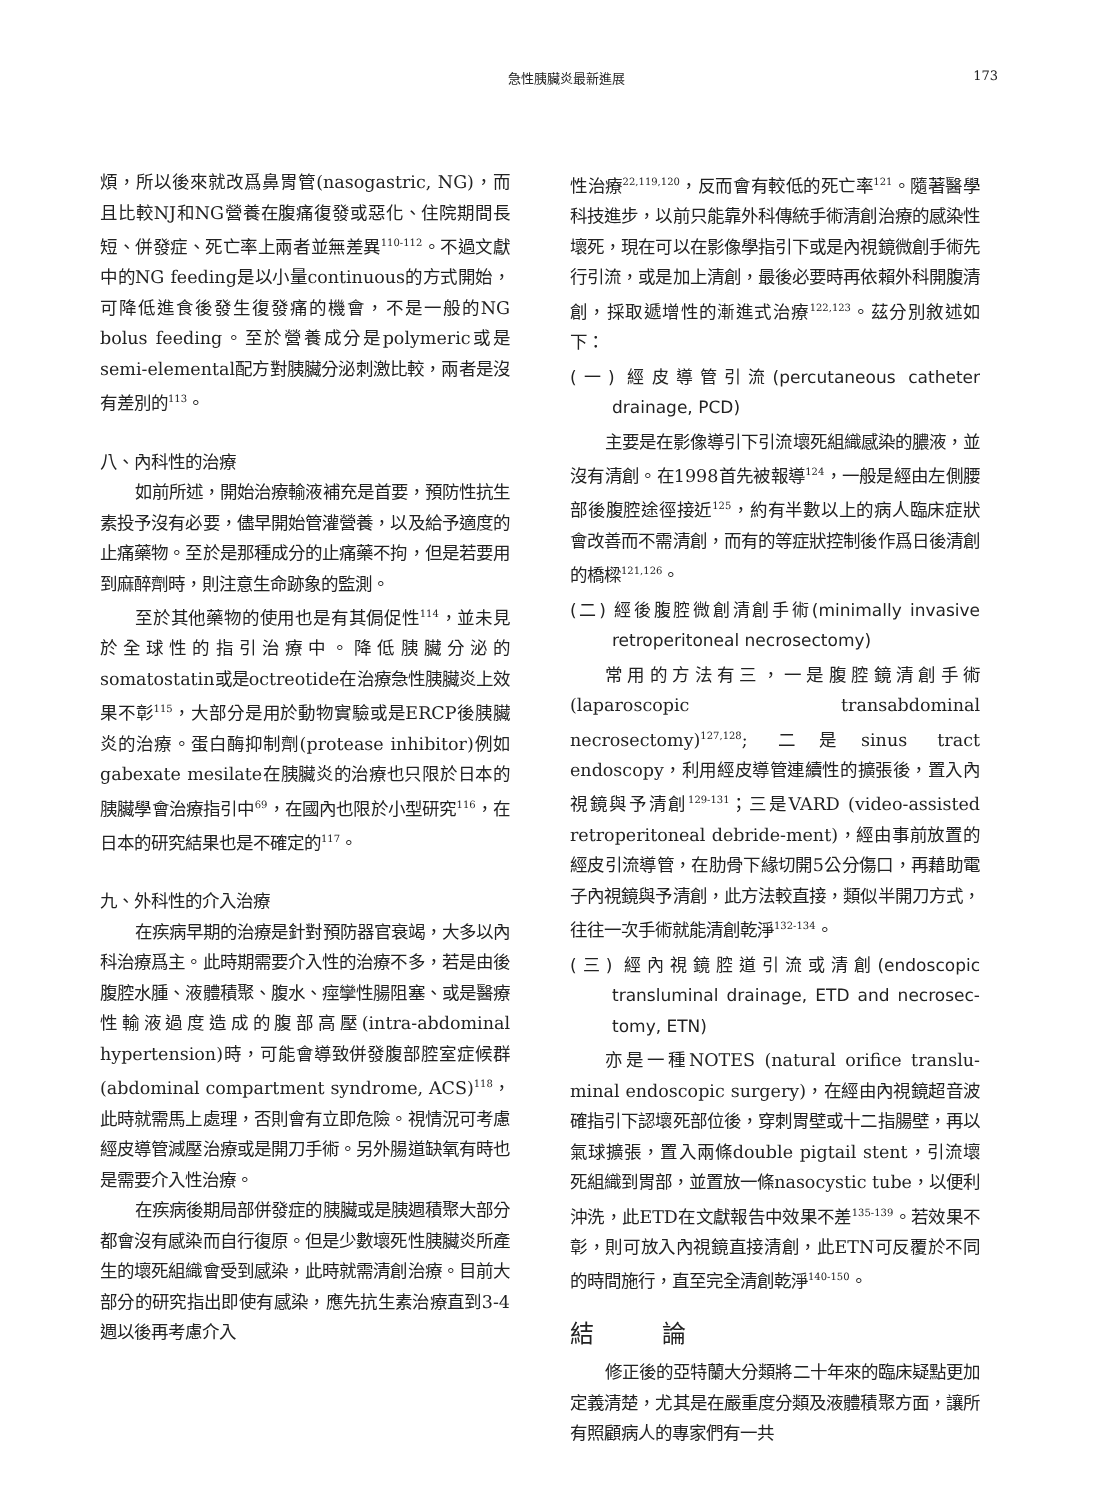急性胰臟炎最新進展 173
煩，所以後來就改爲鼻胃管(nasogastric, NG)，而且比較NJ和NG營養在腹痛復發或惡化、住院期間長短、併發症、死亡率上兩者並無差異<sup>110-112</sup>。不過文獻中的NG feeding是以小量continuous的方式開始，可降低進食後發生復發痛的機會，不是一般的NG bolus feeding。至於營養成分是polymeric或是semi-elemental配方對胰臟分泌刺激比較，兩者是沒有差別的<sup>113</sup>。
八、內科性的治療
如前所述，開始治療輸液補充是首要，預防性抗生素投予沒有必要，儘早開始管灌營養，以及給予適度的止痛藥物。至於是那種成分的止痛藥不拘，但是若要用到麻醉劑時，則注意生命跡象的監測。
至於其他藥物的使用也是有其侷促性<sup>114</sup>，並未見於全球性的指引治療中。降低胰臟分泌的somatostatin或是octreotide在治療急性胰臟炎上效果不彰<sup>115</sup>，大部分是用於動物實驗或是ERCP後胰臟炎的治療。蛋白酶抑制劑(protease inhibitor)例如gabexate mesilate在胰臟炎的治療也只限於日本的胰臟學會治療指引中<sup>69</sup>，在國內也限於小型研究<sup>116</sup>，在日本的研究結果也是不確定的<sup>117</sup>。
九、外科性的介入治療
在疾病早期的治療是針對預防器官衰竭，大多以內科治療爲主。此時期需要介入性的治療不多，若是由後腹腔水腫、液體積聚、腹水、痙攣性腸阻塞、或是醫療性輸液過度造成的腹部高壓(intra-abdominal hypertension)時，可能會導致併發腹部腔室症候群(abdominal compartment syndrome, ACS)<sup>118</sup>，此時就需馬上處理，否則會有立即危險。視情況可考慮經皮導管減壓治療或是開刀手術。另外腸道缺氧有時也是需要介入性治療。
在疾病後期局部併發症的胰臟或是胰週積聚大部分都會沒有感染而自行復原。但是少數壞死性胰臟炎所產生的壞死組織會受到感染，此時就需清創治療。目前大部分的研究指出即使有感染，應先抗生素治療直到3-4週以後再考慮介入
性治療<sup>22,119,120</sup>，反而會有較低的死亡率<sup>121</sup>。隨著醫學科技進步，以前只能靠外科傳統手術清創治療的感染性壞死，現在可以在影像學指引下或是內視鏡微創手術先行引流，或是加上清創，最後必要時再依賴外科開腹清創，採取遞增性的漸進式治療<sup>122,123</sup>。茲分別敘述如下：
(一) 經皮導管引流(percutaneous catheter drainage, PCD)
主要是在影像導引下引流壞死組織感染的膿液，並沒有清創。在1998首先被報導<sup>124</sup>，一般是經由左側腰部後腹腔途徑接近<sup>125</sup>，約有半數以上的病人臨床症狀會改善而不需清創，而有的等症狀控制後作爲日後清創的橋樑<sup>121,126</sup>。
(二) 經後腹腔微創清創手術(minimally invasive retroperitoneal necrosectomy)
常用的方法有三，一是腹腔鏡清創手術(laparoscopic transabdominal necrosectomy)<sup>127,128</sup>; 二是sinus tract endoscopy，利用經皮導管連續性的擴張後，置入內視鏡與予清創<sup>129-131</sup>；三是VARD (video-assisted retroperitoneal debride-ment)，經由事前放置的經皮引流導管，在肋骨下緣切開5公分傷口，再藉助電子內視鏡與予清創，此方法較直接，類似半開刀方式，往往一次手術就能清創乾淨<sup>132-134</sup>。
(三) 經內視鏡腔道引流或清創(endoscopic transluminal drainage, ETD and necrosec-tomy, ETN)
亦是一種NOTES (natural orifice translu-minal endoscopic surgery)，在經由內視鏡超音波確指引下認壞死部位後，穿刺胃壁或十二指腸壁，再以氣球擴張，置入兩條double pigtail stent，引流壞死組織到胃部，並置放一條nasocystic tube，以便利沖洗，此ETD在文獻報告中效果不差<sup>135-139</sup>。若效果不彰，則可放入內視鏡直接清創，此ETN可反覆於不同的時間施行，直至完全清創乾淨<sup>140-150</sup>。
結 論
修正後的亞特蘭大分類將二十年來的臨床疑點更加定義清楚，尤其是在嚴重度分類及液體積聚方面，讓所有照顧病人的專家們有一共